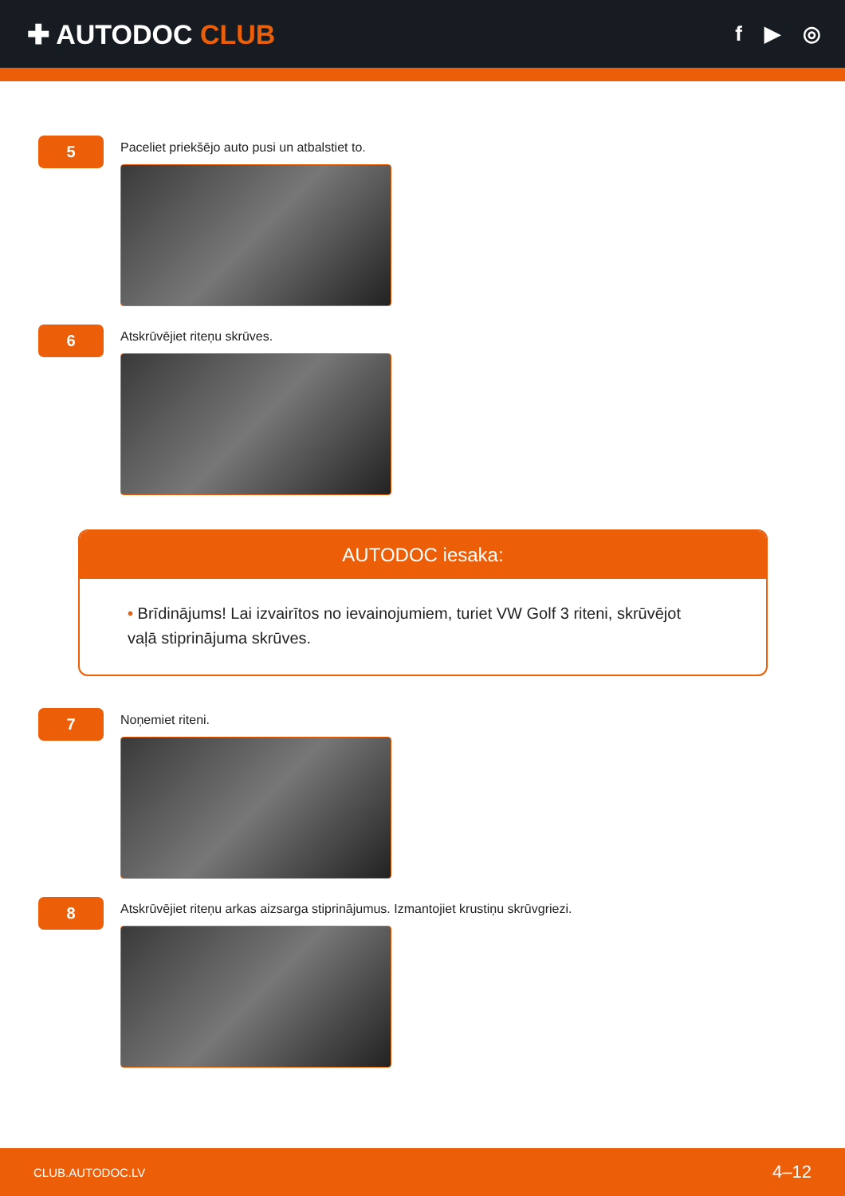✚ AUTODOC CLUB
f ▶ ◎
5
Paceliet priekšējo auto pusi un atbalstiet to.
6
Atskrūvējiet riteņu skrūves.
AUTODOC iesaka:
• Brīdinājums! Lai izvairītos no ievainojumiem, turiet VW Golf 3 riteni, skrūvējot vaļā stiprinājuma skrūves.
7
Noņemiet riteni.
8
Atskrūvējiet riteņu arkas aizsarga stiprinājumus. Izmantojiet krustiņu skrūvgriezi.
CLUB.AUTODOC.LV 4–12